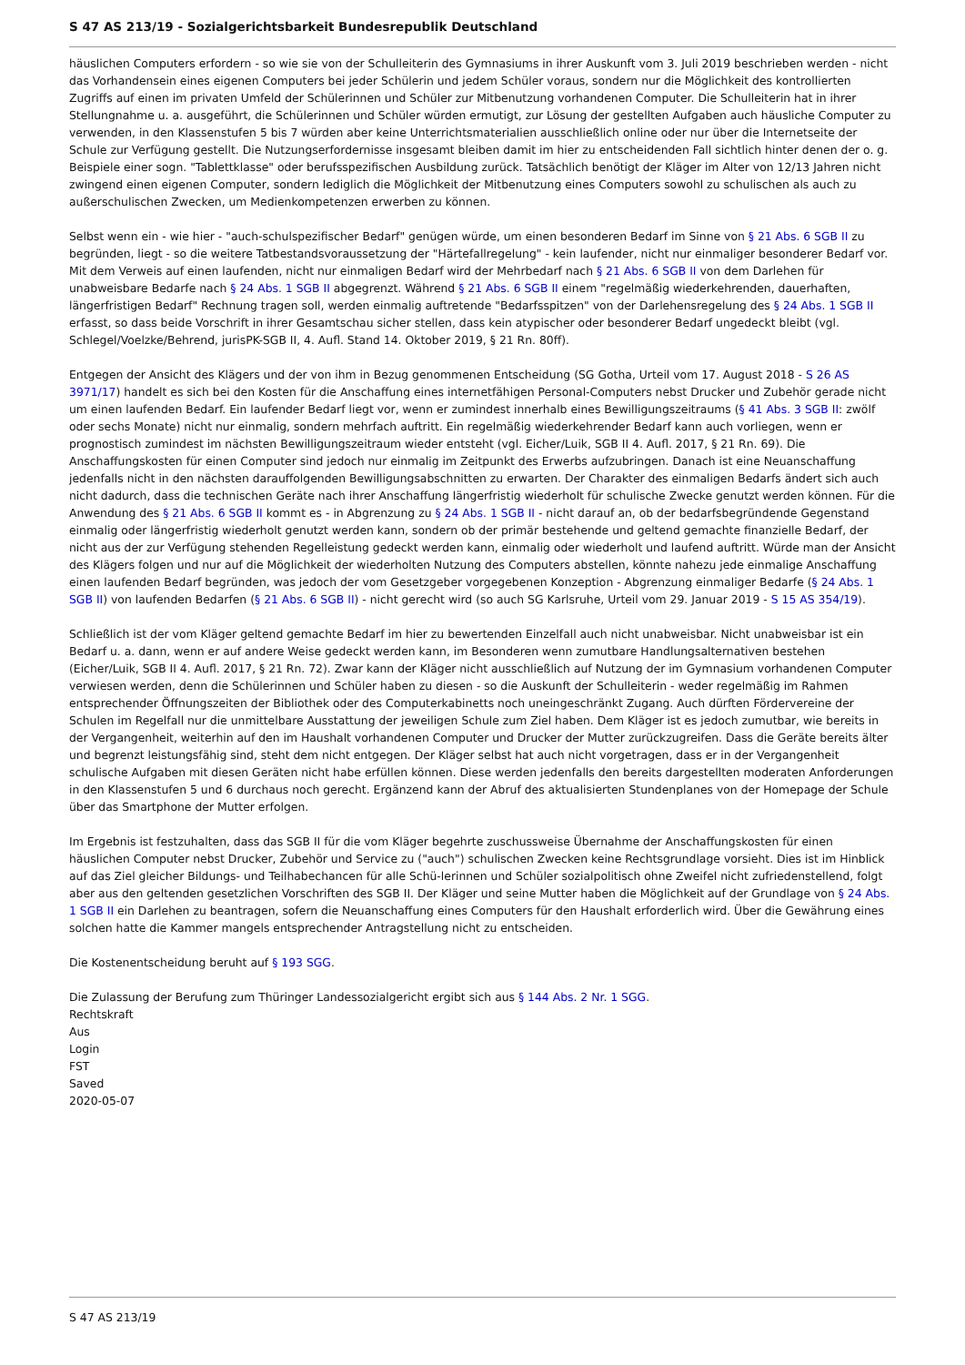S 47 AS 213/19 - Sozialgerichtsbarkeit Bundesrepublik Deutschland
häuslichen Computers erfordern - so wie sie von der Schulleiterin des Gymnasiums in ihrer Auskunft vom 3. Juli 2019 beschrieben werden - nicht das Vorhandensein eines eigenen Computers bei jeder Schülerin und jedem Schüler voraus, sondern nur die Möglichkeit des kontrollierten Zugriffs auf einen im privaten Umfeld der Schülerinnen und Schüler zur Mitbenutzung vorhandenen Computer. Die Schulleiterin hat in ihrer Stellungnahme u. a. ausgeführt, die Schülerinnen und Schüler würden ermutigt, zur Lösung der gestellten Aufgaben auch häusliche Computer zu verwenden, in den Klassenstufen 5 bis 7 würden aber keine Unterrichtsmaterialien ausschließlich online oder nur über die Internetseite der Schule zur Verfügung gestellt. Die Nutzungserfordernisse insgesamt bleiben damit im hier zu entscheidenden Fall sichtlich hinter denen der o. g. Beispiele einer sogn. "Tablettklasse" oder berufsspezifischen Ausbildung zurück. Tatsächlich benötigt der Kläger im Alter von 12/13 Jahren nicht zwingend einen eigenen Computer, sondern lediglich die Möglichkeit der Mitbenutzung eines Computers sowohl zu schulischen als auch zu außerschulischen Zwecken, um Medienkompetenzen erwerben zu können.
Selbst wenn ein - wie hier - "auch-schulspezifischer Bedarf" genügen würde, um einen besonderen Bedarf im Sinne von § 21 Abs. 6 SGB II zu begründen, liegt - so die weitere Tatbestandsvoraussetzung der "Härtefallregelung" - kein laufender, nicht nur einmaliger besonderer Bedarf vor. Mit dem Verweis auf einen laufenden, nicht nur einmaligen Bedarf wird der Mehrbedarf nach § 21 Abs. 6 SGB II von dem Darlehen für unabweisbare Bedarfe nach § 24 Abs. 1 SGB II abgegrenzt. Während § 21 Abs. 6 SGB II einem "regelmäßig wiederkehrenden, dauerhaften, längerfristigen Bedarf" Rechnung tragen soll, werden einmalig auftretende "Bedarfsspitzen" von der Darlehensregelung des § 24 Abs. 1 SGB II erfasst, so dass beide Vorschrift in ihrer Gesamtschau sicher stellen, dass kein atypischer oder besonderer Bedarf ungedeckt bleibt (vgl. Schlegel/Voelzke/Behrend, jurisPK-SGB II, 4. Aufl. Stand 14. Oktober 2019, § 21 Rn. 80ff).
Entgegen der Ansicht des Klägers und der von ihm in Bezug genommenen Entscheidung (SG Gotha, Urteil vom 17. August 2018 - S 26 AS 3971/17) handelt es sich bei den Kosten für die Anschaffung eines internetfähigen Personal-Computers nebst Drucker und Zubehör gerade nicht um einen laufenden Bedarf. Ein laufender Bedarf liegt vor, wenn er zumindest innerhalb eines Bewilligungszeitraums (§ 41 Abs. 3 SGB II: zwölf oder sechs Monate) nicht nur einmalig, sondern mehrfach auftritt. Ein regelmäßig wiederkehrender Bedarf kann auch vorliegen, wenn er prognostisch zumindest im nächsten Bewilligungszeitraum wieder entsteht (vgl. Eicher/Luik, SGB II 4. Aufl. 2017, § 21 Rn. 69). Die Anschaffungskosten für einen Computer sind jedoch nur einmalig im Zeitpunkt des Erwerbs aufzubringen. Danach ist eine Neuanschaffung jedenfalls nicht in den nächsten darauffolgenden Bewilligungsabschnitten zu erwarten. Der Charakter des einmaligen Bedarfs ändert sich auch nicht dadurch, dass die technischen Geräte nach ihrer Anschaffung längerfristig wiederholt für schulische Zwecke genutzt werden können. Für die Anwendung des § 21 Abs. 6 SGB II kommt es - in Abgrenzung zu § 24 Abs. 1 SGB II - nicht darauf an, ob der bedarfsbegründende Gegenstand einmalig oder längerfristig wiederholt genutzt werden kann, sondern ob der primär bestehende und geltend gemachte finanzielle Bedarf, der nicht aus der zur Verfügung stehenden Regelleistung gedeckt werden kann, einmalig oder wiederholt und laufend auftritt. Würde man der Ansicht des Klägers folgen und nur auf die Möglichkeit der wiederholten Nutzung des Computers abstellen, könnte nahezu jede einmalige Anschaffung einen laufenden Bedarf begründen, was jedoch der vom Gesetzgeber vorgegebenen Konzeption - Abgrenzung einmaliger Bedarfe (§ 24 Abs. 1 SGB II) von laufenden Bedarfen (§ 21 Abs. 6 SGB II) - nicht gerecht wird (so auch SG Karlsruhe, Urteil vom 29. Januar 2019 - S 15 AS 354/19).
Schließlich ist der vom Kläger geltend gemachte Bedarf im hier zu bewertenden Einzelfall auch nicht unabweisbar. Nicht unabweisbar ist ein Bedarf u. a. dann, wenn er auf andere Weise gedeckt werden kann, im Besonderen wenn zumutbare Handlungsalternativen bestehen (Eicher/Luik, SGB II 4. Aufl. 2017, § 21 Rn. 72). Zwar kann der Kläger nicht ausschließlich auf Nutzung der im Gymnasium vorhandenen Computer verwiesen werden, denn die Schülerinnen und Schüler haben zu diesen - so die Auskunft der Schulleiterin - weder regelmäßig im Rahmen entsprechender Öffnungszeiten der Bibliothek oder des Computerkabinetts noch uneingeschränkt Zugang. Auch dürften Fördervereine der Schulen im Regelfall nur die unmittelbare Ausstattung der jeweiligen Schule zum Ziel haben. Dem Kläger ist es jedoch zumutbar, wie bereits in der Vergangenheit, weiterhin auf den im Haushalt vorhandenen Computer und Drucker der Mutter zurückzugreifen. Dass die Geräte bereits älter und begrenzt leistungsfähig sind, steht dem nicht entgegen. Der Kläger selbst hat auch nicht vorgetragen, dass er in der Vergangenheit schulische Aufgaben mit diesen Geräten nicht habe erfüllen können. Diese werden jedenfalls den bereits dargestellten moderaten Anforderungen in den Klassenstufen 5 und 6 durchaus noch gerecht. Ergänzend kann der Abruf des aktualisierten Stundenplanes von der Homepage der Schule über das Smartphone der Mutter erfolgen.
Im Ergebnis ist festzuhalten, dass das SGB II für die vom Kläger begehrte zuschussweise Übernahme der Anschaffungskosten für einen häuslichen Computer nebst Drucker, Zubehör und Service zu ("auch") schulischen Zwecken keine Rechtsgrundlage vorsieht. Dies ist im Hinblick auf das Ziel gleicher Bildungs- und Teilhabechancen für alle Schü-lerinnen und Schüler sozialpolitisch ohne Zweifel nicht zufriedenstellend, folgt aber aus den geltenden gesetzlichen Vorschriften des SGB II. Der Kläger und seine Mutter haben die Möglichkeit auf der Grundlage von § 24 Abs. 1 SGB II ein Darlehen zu beantragen, sofern die Neuanschaffung eines Computers für den Haushalt erforderlich wird. Über die Gewährung eines solchen hatte die Kammer mangels entsprechender Antragstellung nicht zu entscheiden.
Die Kostenentscheidung beruht auf § 193 SGG.
Die Zulassung der Berufung zum Thüringer Landessozialgericht ergibt sich aus § 144 Abs. 2 Nr. 1 SGG.
Rechtskraft
Aus
Login
FST
Saved
2020-05-07
S 47 AS 213/19